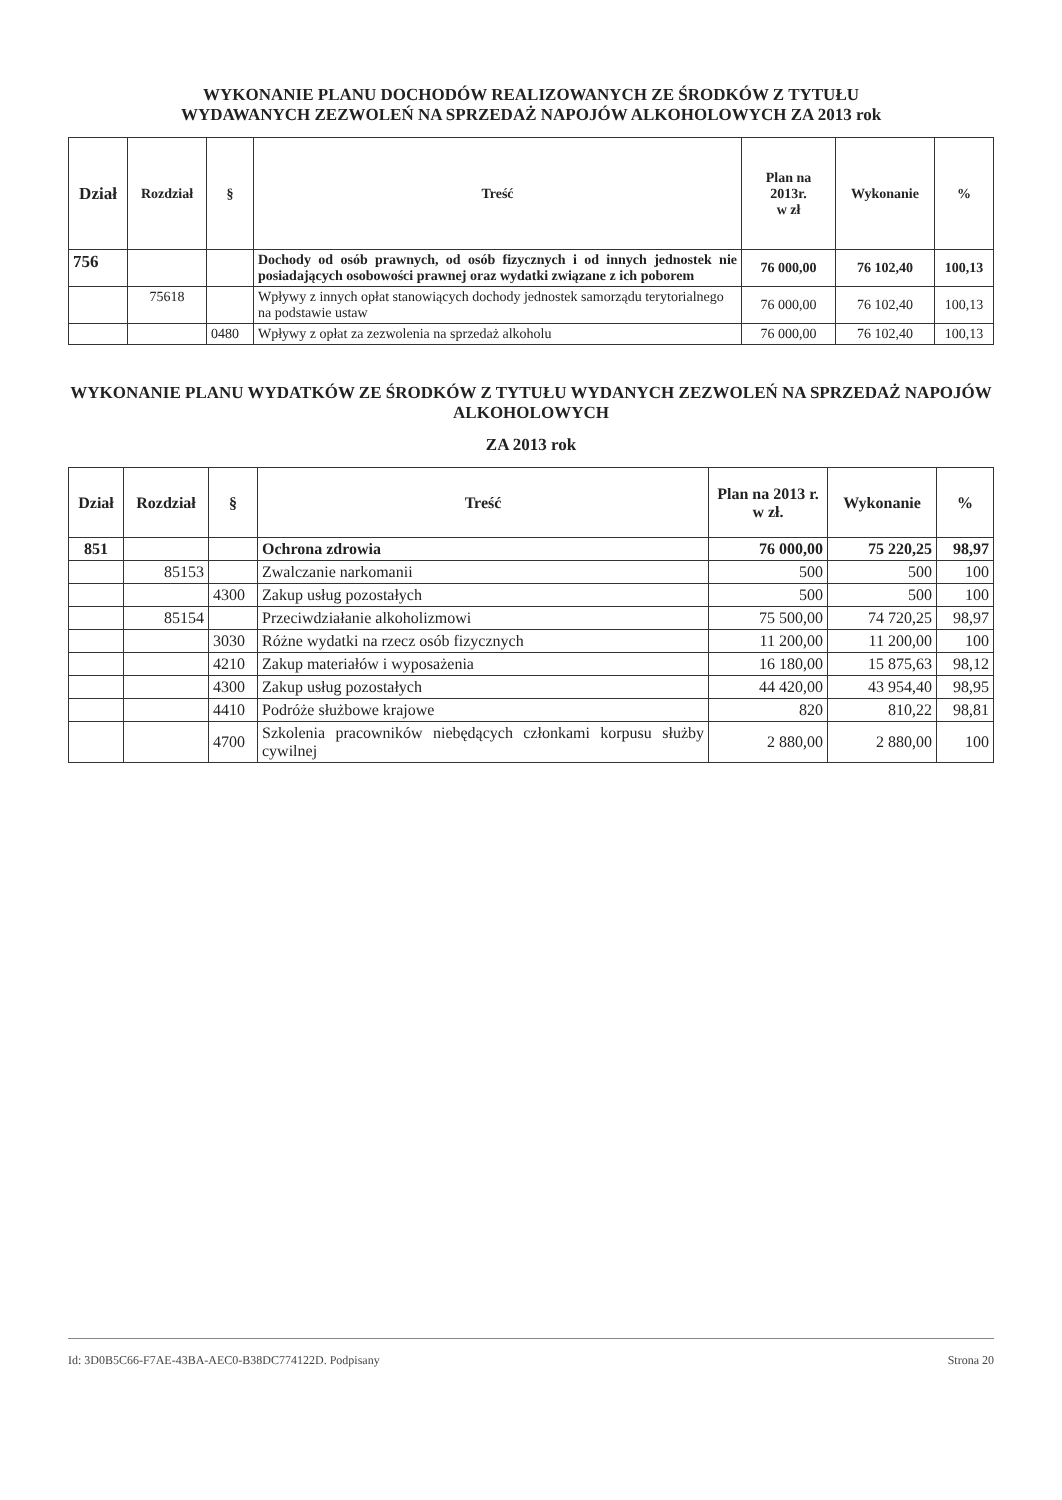WYKONANIE PLANU DOCHODÓW REALIZOWANYCH ZE ŚRODKÓW Z TYTUŁU
WYDAWANYCH ZEZWOLEŃ NA SPRZEDAŻ NAPOJÓW ALKOHOLOWYCH ZA 2013 rok
| Dział | Rozdział | § | Treść | Plan na 2013r. w zł | Wykonanie | % |
| --- | --- | --- | --- | --- | --- | --- |
| 756 | | | Dochody od osób prawnych, od osób fizycznych i od innych jednostek nie posiadających osobowości prawnej oraz wydatki związane z ich poborem | 76 000,00 | 76 102,40 | 100,13 |
| | 75618 | | Wpływy z innych opłat stanowiących dochody jednostek samorządu terytorialnego na podstawie ustaw | 76 000,00 | 76 102,40 | 100,13 |
| | | 0480 | Wpływy z opłat za zezwolenia na sprzedaż alkoholu | 76 000,00 | 76 102,40 | 100,13 |
WYKONANIE PLANU WYDATKÓW ZE ŚRODKÓW Z TYTUŁU WYDANYCH ZEZWOLEŃ NA SPRZEDAŻ NAPOJÓW ALKOHOLOWYCH
ZA 2013 rok
| Dział | Rozdział | § | Treść | Plan na 2013 r. w zł. | Wykonanie | % |
| --- | --- | --- | --- | --- | --- | --- |
| 851 | | | Ochrona zdrowia | 76 000,00 | 75 220,25 | 98,97 |
| | 85153 | | Zwalczanie narkomanii | 500 | 500 | 100 |
| | | 4300 | Zakup usług pozostałych | 500 | 500 | 100 |
| | 85154 | | Przeciwdziałanie alkoholizmowi | 75 500,00 | 74 720,25 | 98,97 |
| | | 3030 | Różne wydatki na rzecz osób fizycznych | 11 200,00 | 11 200,00 | 100 |
| | | 4210 | Zakup materiałów i wyposażenia | 16 180,00 | 15 875,63 | 98,12 |
| | | 4300 | Zakup usług pozostałych | 44 420,00 | 43 954,40 | 98,95 |
| | | 4410 | Podróże służbowe krajowe | 820 | 810,22 | 98,81 |
| | | 4700 | Szkolenia pracowników niebędących członkami korpusu służby cywilnej | 2 880,00 | 2 880,00 | 100 |
Id: 3D0B5C66-F7AE-43BA-AEC0-B38DC774122D. Podpisany Strona 20